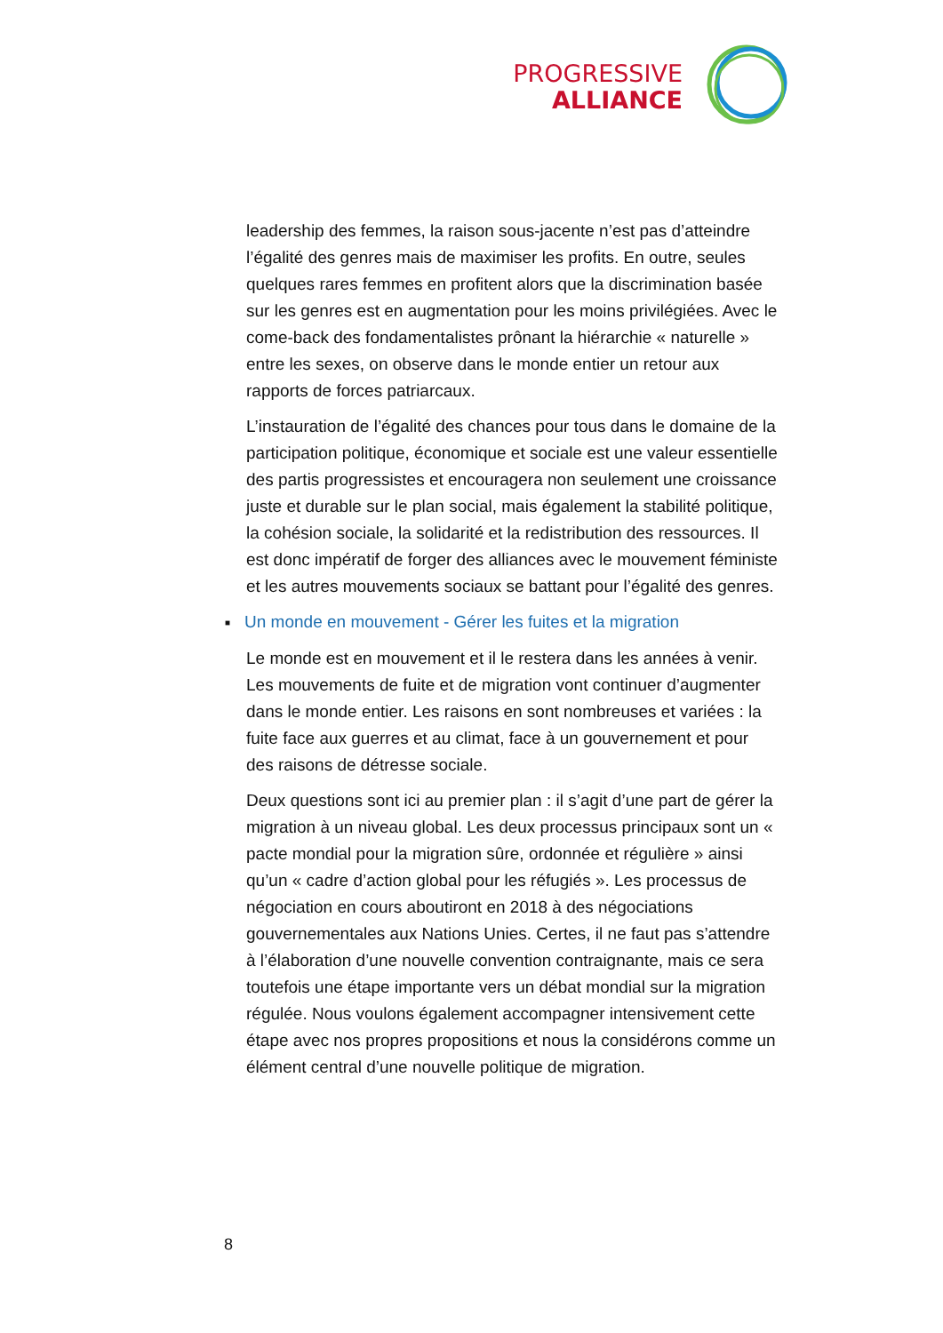PROGRESSIVE
ALLIANCE
leadership des femmes, la raison sous-jacente n’est pas d’atteindre l’égalité des genres mais de maximiser les profits. En outre, seules quelques rares femmes en profitent alors que la discrimination basée sur les genres est en augmentation pour les moins privilégiées. Avec le come-back des fondamentalistes prônant la hiérarchie « naturelle » entre les sexes, on observe dans le monde entier un retour aux rapports de forces patriarcaux.
L’instauration de l’égalité des chances pour tous dans le domaine de la participation politique, économique et sociale est une valeur essentielle des partis progressistes et encouragera non seulement une croissance juste et durable sur le plan social, mais également la stabilité politique, la cohésion sociale, la solidarité et la redistribution des ressources. Il est donc impératif de forger des alliances avec le mouvement féministe et les autres mouvements sociaux se battant pour l’égalité des genres.
■ Un monde en mouvement - Gérer les fuites et la migration
Le monde est en mouvement et il le restera dans les années à venir. Les mouvements de fuite et de migration vont continuer d’augmenter dans le monde entier. Les raisons en sont nombreuses et variées : la fuite face aux guerres et au climat, face à un gouvernement et pour des raisons de détresse sociale.
Deux questions sont ici au premier plan : il s’agit d’une part de gérer la migration à un niveau global. Les deux processus principaux sont un « pacte mondial pour la migration sûre, ordonnée et régulière » ainsi qu’un « cadre d’action global pour les réfugiés ». Les processus de négociation en cours aboutiront en 2018 à des négociations gouvernementales aux Nations Unies. Certes, il ne faut pas s’attendre à l’élaboration d’une nouvelle convention contraignante, mais ce sera toutefois une étape importante vers un débat mondial sur la migration régulée. Nous voulons également accompagner intensivement cette étape avec nos propres propositions et nous la considérons comme un élément central d’une nouvelle politique de migration.
8